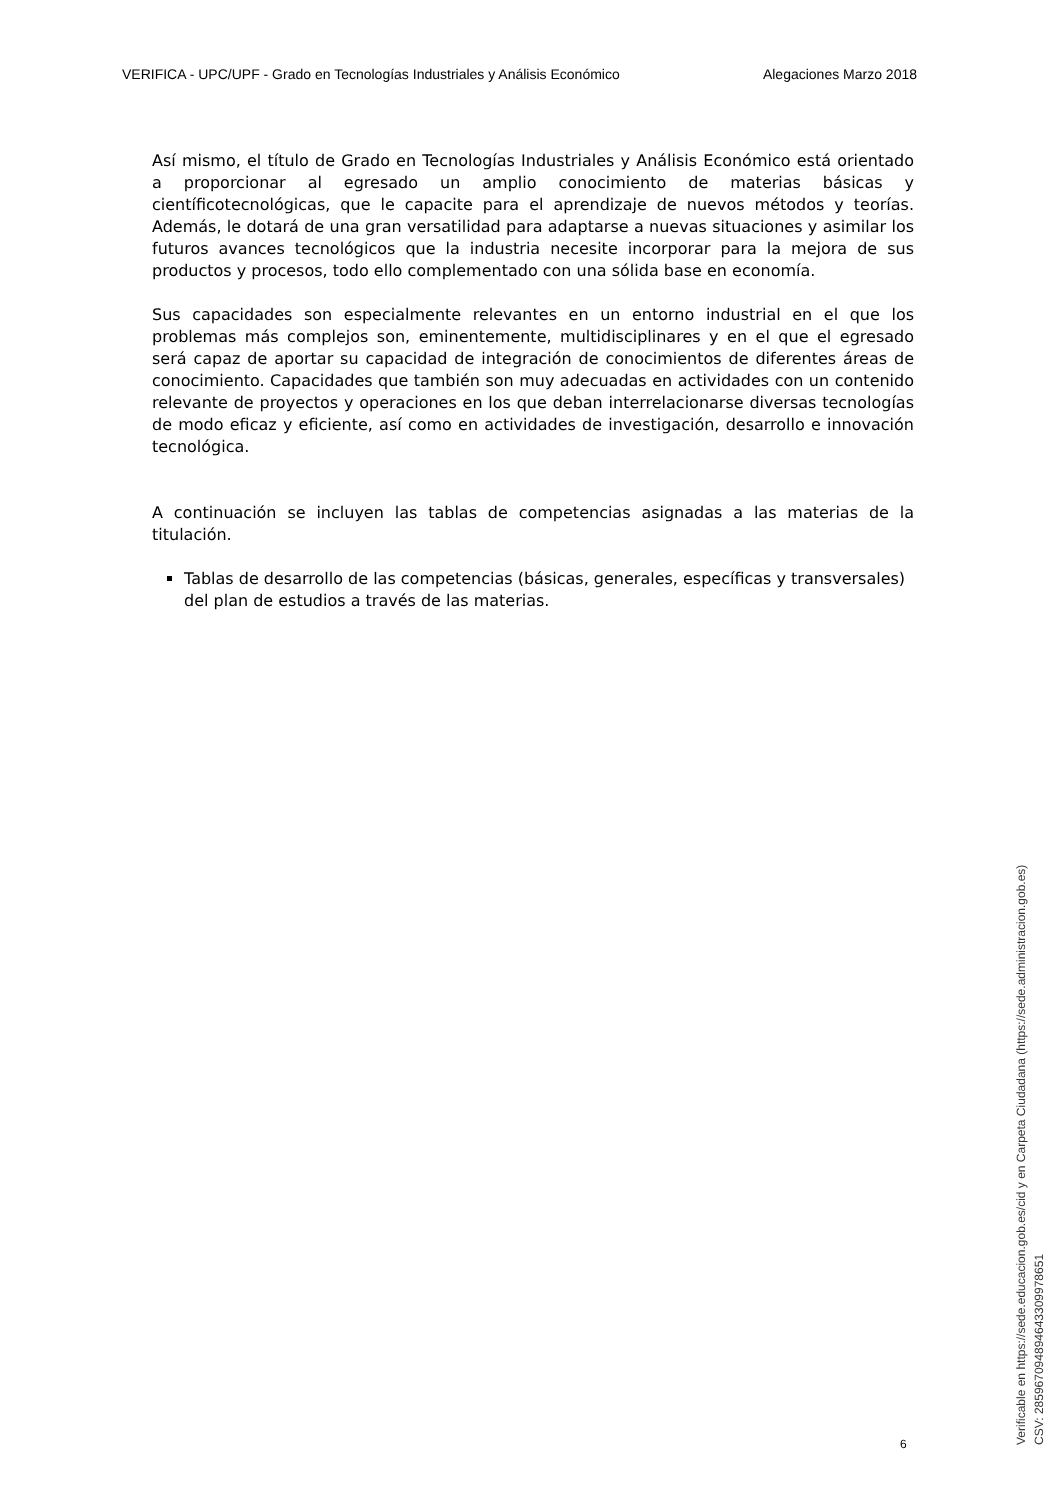VERIFICA - UPC/UPF - Grado en Tecnologías Industriales y Análisis Económico Alegaciones Marzo 2018
Así mismo, el título de Grado en Tecnologías Industriales y Análisis Económico está orientado a proporcionar al egresado un amplio conocimiento de materias básicas y científicotecnológicas, que le capacite para el aprendizaje de nuevos métodos y teorías. Además, le dotará de una gran versatilidad para adaptarse a nuevas situaciones y asimilar los futuros avances tecnológicos que la industria necesite incorporar para la mejora de sus productos y procesos, todo ello complementado con una sólida base en economía.
Sus capacidades son especialmente relevantes en un entorno industrial en el que los problemas más complejos son, eminentemente, multidisciplinares y en el que el egresado será capaz de aportar su capacidad de integración de conocimientos de diferentes áreas de conocimiento. Capacidades que también son muy adecuadas en actividades con un contenido relevante de proyectos y operaciones en los que deban interrelacionarse diversas tecnologías de modo eficaz y eficiente, así como en actividades de investigación, desarrollo e innovación tecnológica.
A continuación se incluyen las tablas de competencias asignadas a las materias de la titulación.
Tablas de desarrollo de las competencias (básicas, generales, específicas y transversales) del plan de estudios a través de las materias.
6
Verificable en https://sede.educacion.gob.es/cid y en Carpeta Ciudadana (https://sede.administracion.gob.es)
CSV: 285967094894643309978651